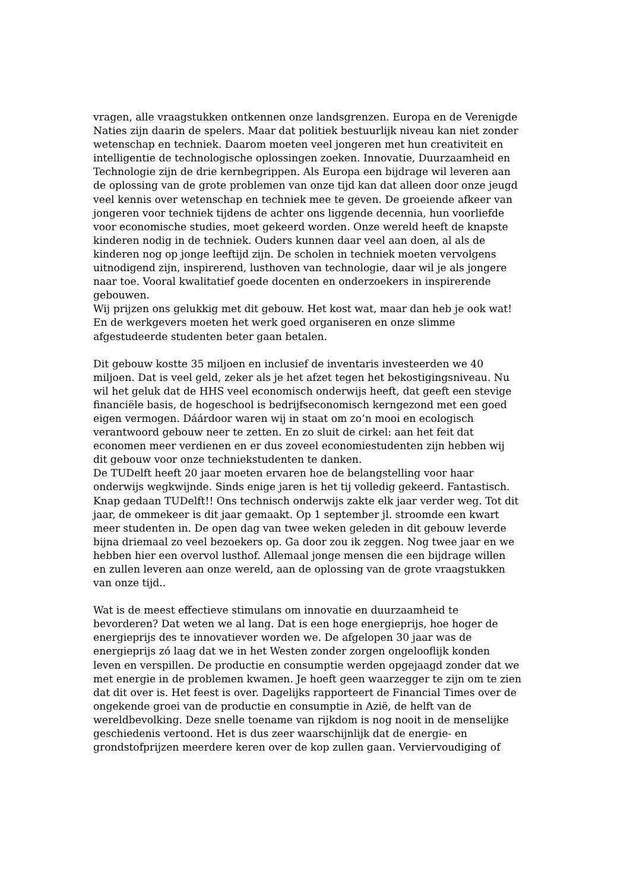vragen, alle vraagstukken ontkennen onze landsgrenzen. Europa en de Verenigde Naties zijn daarin de spelers. Maar dat politiek bestuurlijk niveau kan niet zonder wetenschap en techniek. Daarom moeten veel jongeren met hun creativiteit en intelligentie de technologische oplossingen zoeken. Innovatie, Duurzaamheid en Technologie zijn de drie kernbegrippen. Als Europa een bijdrage wil leveren aan de oplossing van de grote problemen van onze tijd kan dat alleen door onze jeugd veel kennis over wetenschap en techniek mee te geven. De groeiende afkeer van jongeren voor techniek tijdens de achter ons liggende decennia, hun voorliefde voor economische studies, moet gekeerd worden. Onze wereld heeft de knapste kinderen nodig in de techniek. Ouders kunnen daar veel aan doen, al als de kinderen nog op jonge leeftijd zijn. De scholen in techniek moeten vervolgens uitnodigend zijn, inspirerend, lusthoven van technologie, daar wil je als jongere naar toe. Vooral kwalitatief goede docenten en onderzoekers in inspirerende gebouwen.
Wij prijzen ons gelukkig met dit gebouw. Het kost wat, maar dan heb je ook wat! En de werkgevers moeten het werk goed organiseren en onze slimme afgestudeerde studenten beter gaan betalen.
Dit gebouw kostte 35 miljoen en inclusief de inventaris investeerden we 40 miljoen. Dat is veel geld, zeker als je het afzet tegen het bekostigingsniveau. Nu wil het geluk dat de HHS veel economisch onderwijs heeft, dat geeft een stevige financiële basis, de hogeschool is bedrijfseconomisch kerngezond met een goed eigen vermogen. Dáárdoor waren wij in staat om zo’n mooi en ecologisch verantwoord gebouw neer te zetten. En zo sluit de cirkel: aan het feit dat economen meer verdienen en er dus zoveel economiestudenten zijn hebben wij dit gebouw voor onze techniekstudenten te danken.
De TUDelft heeft 20 jaar moeten ervaren hoe de belangstelling voor haar onderwijs wegkwijnde. Sinds enige jaren is het tij volledig gekeerd. Fantastisch. Knap gedaan TUDelft!! Ons technisch onderwijs zakte elk jaar verder weg. Tot dit jaar, de ommekeer is dit jaar gemaakt. Op 1 september jl. stroomde een kwart meer studenten in. De open dag van twee weken geleden in dit gebouw leverde bijna driemaal zo veel bezoekers op. Ga door zou ik zeggen. Nog twee jaar en we hebben hier een overvol lusthof. Allemaal jonge mensen die een bijdrage willen en zullen leveren aan onze wereld, aan de oplossing van de grote vraagstukken van onze tijd..
Wat is de meest effectieve stimulans om innovatie en duurzaamheid te bevorderen? Dat weten we al lang. Dat is een hoge energieprijs, hoe hoger de energieprijs des te innovatiever worden we. De afgelopen 30 jaar was de energieprijs zó laag dat we in het Westen zonder zorgen ongelooflijk konden leven en verspillen. De productie en consumptie werden opgejaagd zonder dat we met energie in de problemen kwamen. Je hoeft geen waarzegger te zijn om te zien dat dit over is. Het feest is over. Dagelijks rapporteert de Financial Times over de ongekende groei van de productie en consumptie in Azië, de helft van de wereldbevolking. Deze snelle toename van rijkdom is nog nooit in de menselijke geschiedenis vertoond. Het is dus zeer waarschijnlijk dat de energie- en grondstofprijzen meerdere keren over de kop zullen gaan. Verviervoudiging of